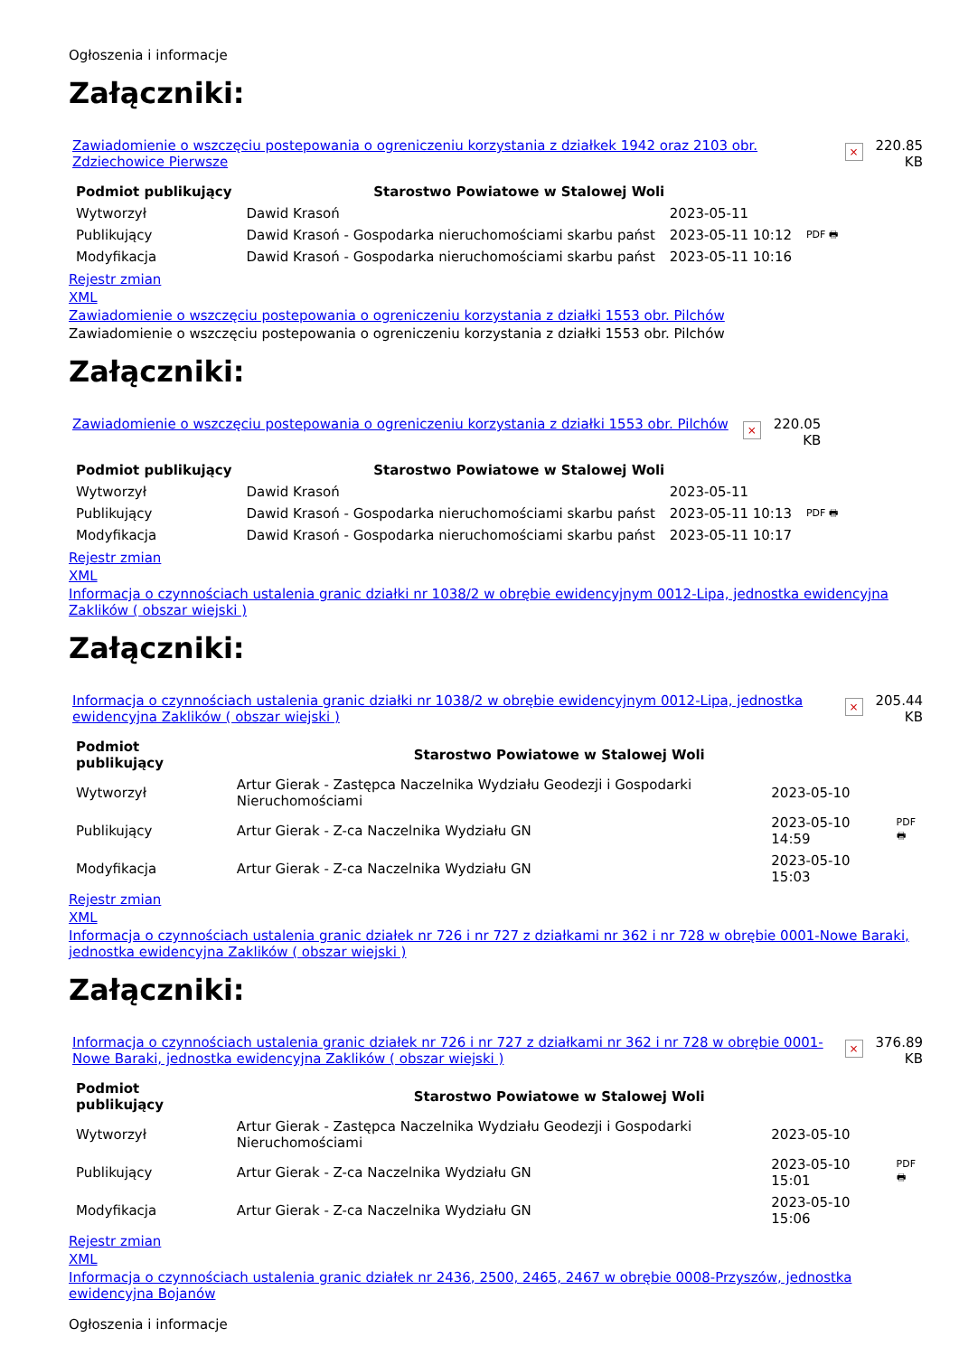Ogłoszenia i informacje
Załączniki:
Zawiadomienie o wszczęciu postepowania o ogreniczeniu korzystania z działkek 1942 oraz 2103 obr. Zdziechowice Pierwsze
×
220.85
KB
| Podmiot publikujący | Starostwo Powiatowe w Stalowej Woli | | |
| Wytworzył | Dawid Krasoń | 2023-05-11 | PDF 🖶 |
| Publikujący | Dawid Krasoń - Gospodarka nieruchomościami skarbu państ | 2023-05-11 10:12 | |
| Modyfikacja | Dawid Krasoń - Gospodarka nieruchomościami skarbu państ | 2023-05-11 10:16 | |
Rejestr zmian
XML
Zawiadomienie o wszczęciu postepowania o ogreniczeniu korzystania z działki 1553 obr. Pilchów
Zawiadomienie o wszczęciu postepowania o ogreniczeniu korzystania z działki 1553 obr. Pilchów
Załączniki:
Zawiadomienie o wszczęciu postepowania o ogreniczeniu korzystania z działki 1553 obr. Pilchów
×
220.05
KB
| Podmiot publikujący | Starostwo Powiatowe w Stalowej Woli | | |
| Wytworzył | Dawid Krasoń | 2023-05-11 | PDF 🖶 |
| Publikujący | Dawid Krasoń - Gospodarka nieruchomościami skarbu państ | 2023-05-11 10:13 | |
| Modyfikacja | Dawid Krasoń - Gospodarka nieruchomościami skarbu państ | 2023-05-11 10:17 | |
Rejestr zmian
XML
Informacja o czynnościach ustalenia granic działki nr 1038/2 w obrębie ewidencyjnym 0012-Lipa, jednostka ewidencyjna Zaklików ( obszar wiejski )
Załączniki:
Informacja o czynnościach ustalenia granic działki nr 1038/2 w obrębie ewidencyjnym 0012-Lipa, jednostka ewidencyjna Zaklików ( obszar wiejski )
×
205.44
KB
| Podmiot publikujący | Starostwo Powiatowe w Stalowej Woli | | |
| Wytworzył | Artur Gierak - Zastępca Naczelnika Wydziału Geodezji i Gospodarki Nieruchomościami | 2023-05-10 | PDF 🖶 |
| Publikujący | Artur Gierak - Z-ca Naczelnika Wydziału GN | 2023-05-10 14:59 | |
| Modyfikacja | Artur Gierak - Z-ca Naczelnika Wydziału GN | 2023-05-10 15:03 | |
Rejestr zmian
XML
Informacja o czynnościach ustalenia granic działek nr 726 i nr 727 z działkami nr 362 i nr 728 w obrębie 0001-Nowe Baraki, jednostka ewidencyjna Zaklików ( obszar wiejski )
Załączniki:
Informacja o czynnościach ustalenia granic działek nr 726 i nr 727 z działkami nr 362 i nr 728 w obrębie 0001-Nowe Baraki, jednostka ewidencyjna Zaklików ( obszar wiejski )
×
376.89
KB
| Podmiot publikujący | Starostwo Powiatowe w Stalowej Woli | | |
| Wytworzył | Artur Gierak - Zastępca Naczelnika Wydziału Geodezji i Gospodarki Nieruchomościami | 2023-05-10 | PDF 🖶 |
| Publikujący | Artur Gierak - Z-ca Naczelnika Wydziału GN | 2023-05-10 15:01 | |
| Modyfikacja | Artur Gierak - Z-ca Naczelnika Wydziału GN | 2023-05-10 15:06 | |
Rejestr zmian
XML
Informacja o czynnościach ustalenia granic działek nr 2436, 2500, 2465, 2467 w obrębie 0008-Przyszów, jednostka ewidencyjna Bojanów
Ogłoszenia i informacje